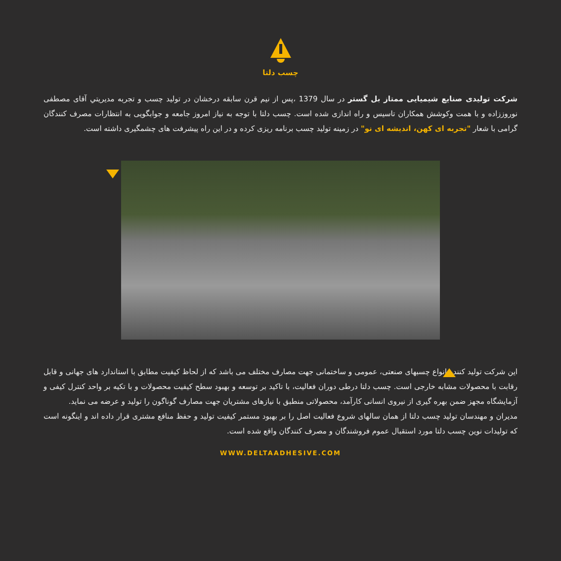چسب دلتا
شرکت تولیدی صنایع شیمیایی ممتاز بل گستر در سال 1379 ،پس از نیم قرن سابقه درخشان در تولید چسب و تجربه مدیریتي آقای مصطفی نوروززاده و با همت وکوشش همکاران تاسیس و راه اندازی شده است. چسب دلتا با توجه به نیاز امروز جامعه و جوابگویی به انتظارات مصرف کنندگان گرامی با شعار "تجربه ای کهن، اندیشه ای نو" در زمینه تولید چسب برنامه ریزی کرده و در این راه پیشرفت های چشمگیری داشته است.
این شرکت تولید کننده انواع چسبهای صنعتی، عمومی و ساختمانی جهت مصارف مختلف می باشد که از لحاظ کیفیت مطابق با استاندارد های جهانی و قابل رقابت با محصولات مشابه خارجی است. چسب دلتا درطی دوران فعالیت، با تاکید بر توسعه و بهبود سطح کیفیت محصولات و با تکیه بر واحد کنترل کیفی و آزمایشگاه مجهز ضمن بهره گیری از نیروی انسانی کارآمد، محصولاتی منطبق با نیازهای مشتریان جهت مصارف گوناگون را تولید و عرضه می نماید.
مدیران و مهندسان تولید چسب دلتا از همان سالهای شروع فعالیت اصل را بر بهبود مستمر کیفیت تولید و حفظ منافع مشتری قرار داده اند و اینگونه است که تولیدات نوین چسب دلتا مورد استقبال عموم فروشندگان و مصرف کنندگان واقع شده است.
WWW.DELTAADHESIVE.COM